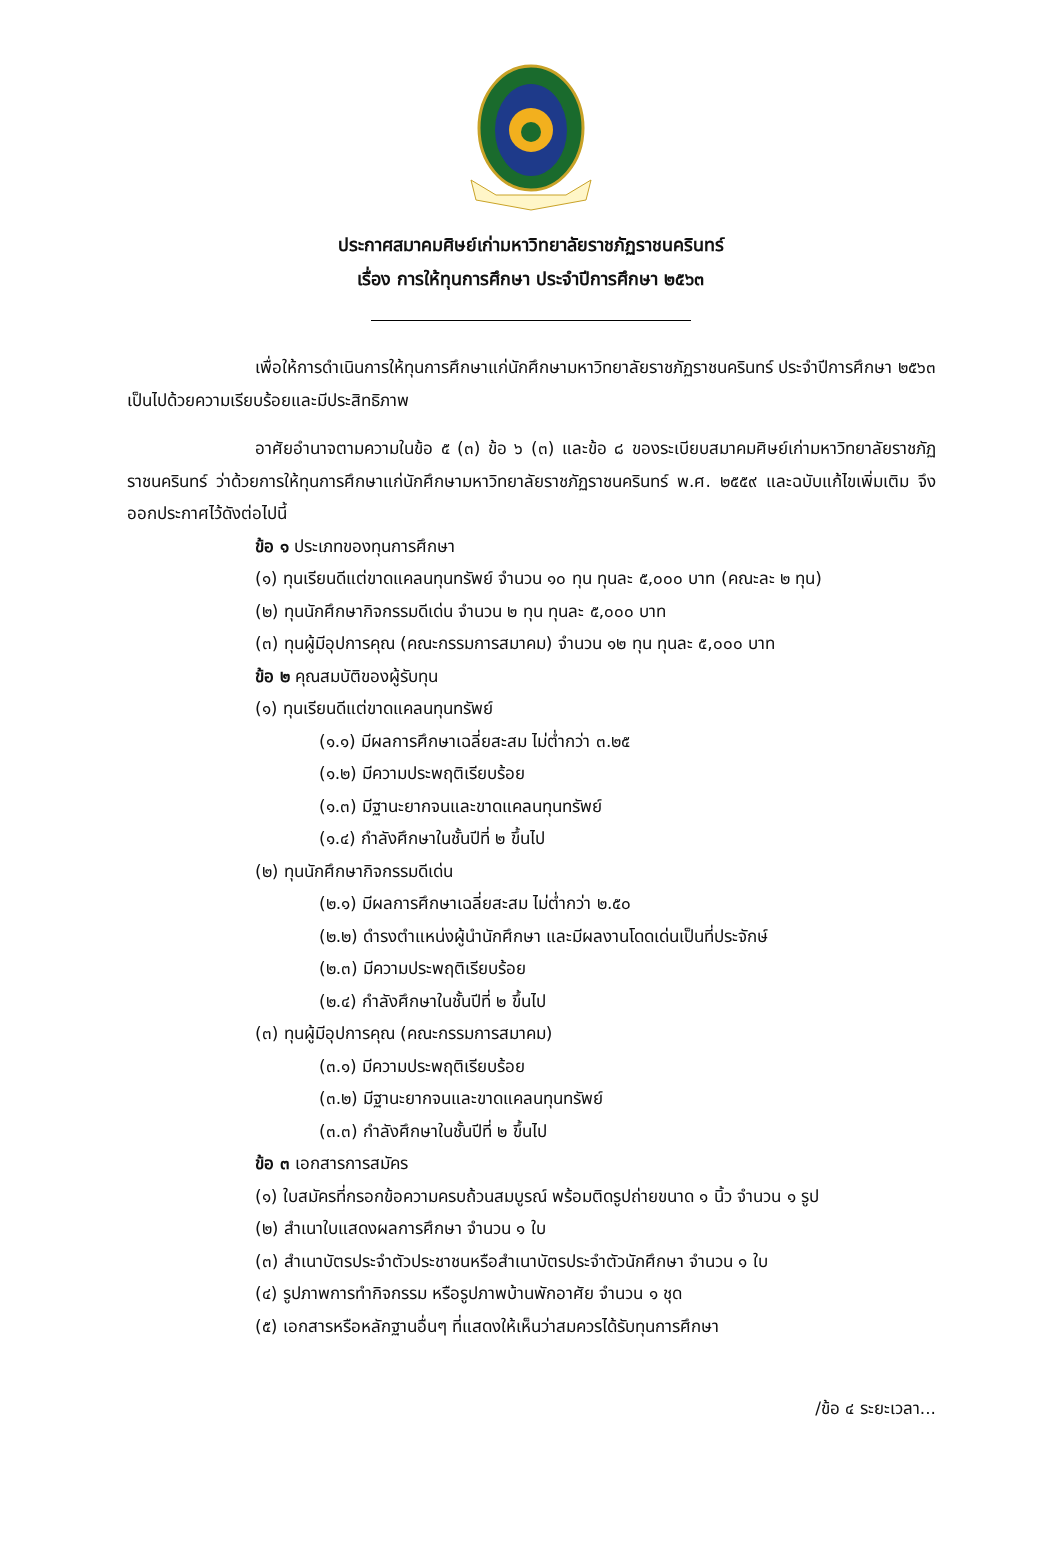ประกาศสมาคมศิษย์เก่ามหาวิทยาลัยราชภัฏราชนครินทร์
เรื่อง การให้ทุนการศึกษา ประจำปีการศึกษา ๒๕๖๓
เพื่อให้การดำเนินการให้ทุนการศึกษาแก่นักศึกษามหาวิทยาลัยราชภัฏราชนครินทร์ ประจำปีการศึกษา ๒๕๖๓ เป็นไปด้วยความเรียบร้อยและมีประสิทธิภาพ
อาศัยอำนาจตามความในข้อ ๕ (๓) ข้อ ๖ (๓) และข้อ ๘ ของระเบียบสมาคมศิษย์เก่ามหาวิทยาลัยราชภัฏราชนครินทร์ ว่าด้วยการให้ทุนการศึกษาแก่นักศึกษามหาวิทยาลัยราชภัฏราชนครินทร์ พ.ศ. ๒๕๕๙ และฉบับแก้ไขเพิ่มเติม จึงออกประกาศไว้ดังต่อไปนี้
ข้อ ๑ ประเภทของทุนการศึกษา
(๑) ทุนเรียนดีแต่ขาดแคลนทุนทรัพย์ จำนวน ๑๐ ทุน ทุนละ ๕,๐๐๐ บาท (คณะละ ๒ ทุน)
(๒) ทุนนักศึกษากิจกรรมดีเด่น จำนวน ๒ ทุน ทุนละ ๕,๐๐๐ บาท
(๓) ทุนผู้มีอุปการคุณ (คณะกรรมการสมาคม) จำนวน ๑๒ ทุน ทุนละ ๕,๐๐๐ บาท
ข้อ ๒ คุณสมบัติของผู้รับทุน
(๑) ทุนเรียนดีแต่ขาดแคลนทุนทรัพย์
(๑.๑) มีผลการศึกษาเฉลี่ยสะสม ไม่ต่ำกว่า ๓.๒๕
(๑.๒) มีความประพฤติเรียบร้อย
(๑.๓) มีฐานะยากจนและขาดแคลนทุนทรัพย์
(๑.๔) กำลังศึกษาในชั้นปีที่ ๒ ขึ้นไป
(๒) ทุนนักศึกษากิจกรรมดีเด่น
(๒.๑) มีผลการศึกษาเฉลี่ยสะสม ไม่ต่ำกว่า ๒.๕๐
(๒.๒) ดำรงตำแหน่งผู้นำนักศึกษา และมีผลงานโดดเด่นเป็นที่ประจักษ์
(๒.๓) มีความประพฤติเรียบร้อย
(๒.๔) กำลังศึกษาในชั้นปีที่ ๒ ขึ้นไป
(๓) ทุนผู้มีอุปการคุณ (คณะกรรมการสมาคม)
(๓.๑) มีความประพฤติเรียบร้อย
(๓.๒) มีฐานะยากจนและขาดแคลนทุนทรัพย์
(๓.๓) กำลังศึกษาในชั้นปีที่ ๒ ขึ้นไป
ข้อ ๓ เอกสารการสมัคร
(๑) ใบสมัครที่กรอกข้อความครบถ้วนสมบูรณ์ พร้อมติดรูปถ่ายขนาด ๑ นิ้ว จำนวน ๑ รูป
(๒) สำเนาใบแสดงผลการศึกษา จำนวน ๑ ใบ
(๓) สำเนาบัตรประจำตัวประชาชนหรือสำเนาบัตรประจำตัวนักศึกษา จำนวน ๑ ใบ
(๔) รูปภาพการทำกิจกรรม หรือรูปภาพบ้านพักอาศัย จำนวน ๑ ชุด
(๕) เอกสารหรือหลักฐานอื่นๆ ที่แสดงให้เห็นว่าสมควรได้รับทุนการศึกษา
/ข้อ ๔ ระยะเวลา...